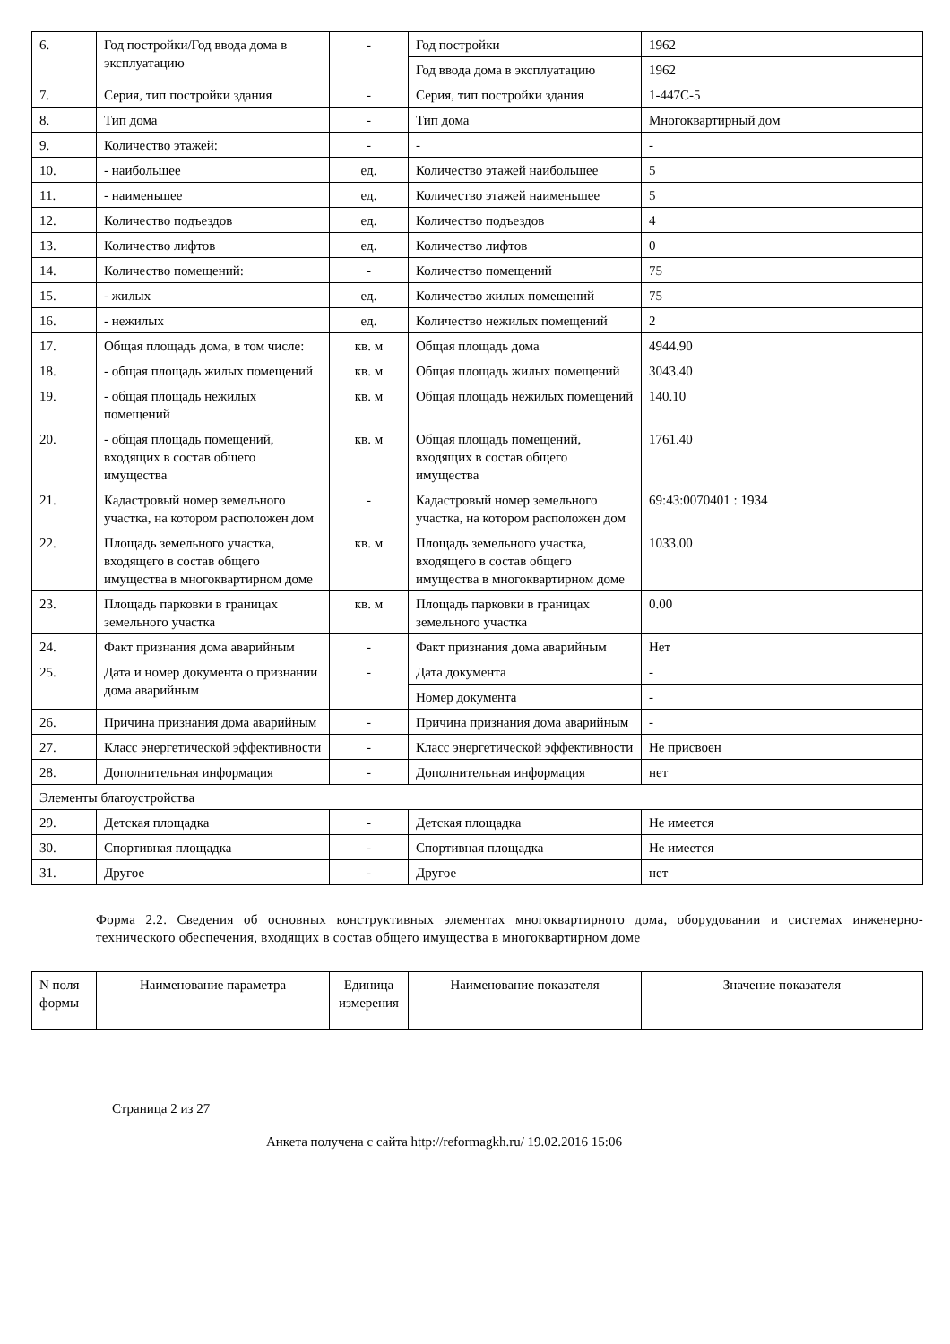| 6. | Год постройки/Год ввода дома в эксплуатацию | - | Год постройки | 1962 |
| | | | Год ввода дома в эксплуатацию | 1962 |
| 7. | Серия, тип постройки здания | - | Серия, тип постройки здания | 1-447С-5 |
| 8. | Тип дома | - | Тип дома | Многоквартирный дом |
| 9. | Количество этажей: | - | - | - |
| 10. | - наибольшее | ед. | Количество этажей наибольшее | 5 |
| 11. | - наименьшее | ед. | Количество этажей наименьшее | 5 |
| 12. | Количество подъездов | ед. | Количество подъездов | 4 |
| 13. | Количество лифтов | ед. | Количество лифтов | 0 |
| 14. | Количество помещений: | - | Количество помещений | 75 |
| 15. | - жилых | ед. | Количество жилых помещений | 75 |
| 16. | - нежилых | ед. | Количество нежилых помещений | 2 |
| 17. | Общая площадь дома, в том числе: | кв. м | Общая площадь дома | 4944.90 |
| 18. | - общая площадь жилых помещений | кв. м | Общая площадь жилых помещений | 3043.40 |
| 19. | - общая площадь нежилых помещений | кв. м | Общая площадь нежилых помещений | 140.10 |
| 20. | - общая площадь помещений, входящих в состав общего имущества | кв. м | Общая площадь помещений, входящих в состав общего имущества | 1761.40 |
| 21. | Кадастровый номер земельного участка, на котором расположен дом | - | Кадастровый номер земельного участка, на котором расположен дом | 69:43:0070401 : 1934 |
| 22. | Площадь земельного участка, входящего в состав общего имущества в многоквартирном доме | кв. м | Площадь земельного участка, входящего в состав общего имущества в многоквартирном доме | 1033.00 |
| 23. | Площадь парковки в границах земельного участка | кв. м | Площадь парковки в границах земельного участка | 0.00 |
| 24. | Факт признания дома аварийным | - | Факт признания дома аварийным | Нет |
| 25. | Дата и номер документа о признании дома аварийным | - | Дата документа | - |
| | | | Номер документа | - |
| 26. | Причина признания дома аварийным | - | Причина признания дома аварийным | - |
| 27. | Класс энергетической эффективности | - | Класс энергетической эффективности | Не присвоен |
| 28. | Дополнительная информация | - | Дополнительная информация | нет |
| Элементы благоустройства | | | | |
| 29. | Детская площадка | - | Детская площадка | Не имеется |
| 30. | Спортивная площадка | - | Спортивная площадка | Не имеется |
| 31. | Другое | - | Другое | нет |
Форма 2.2. Сведения об основных конструктивных элементах многоквартирного дома, оборудовании и системах инженерно-технического обеспечения, входящих в состав общего имущества в многоквартирном доме
| N поля формы | Наименование параметра | Единица измерения | Наименование показателя | Значение показателя |
| --- | --- | --- | --- | --- |
Страница 2 из 27
Анкета получена с сайта http://reformagkh.ru/ 19.02.2016 15:06